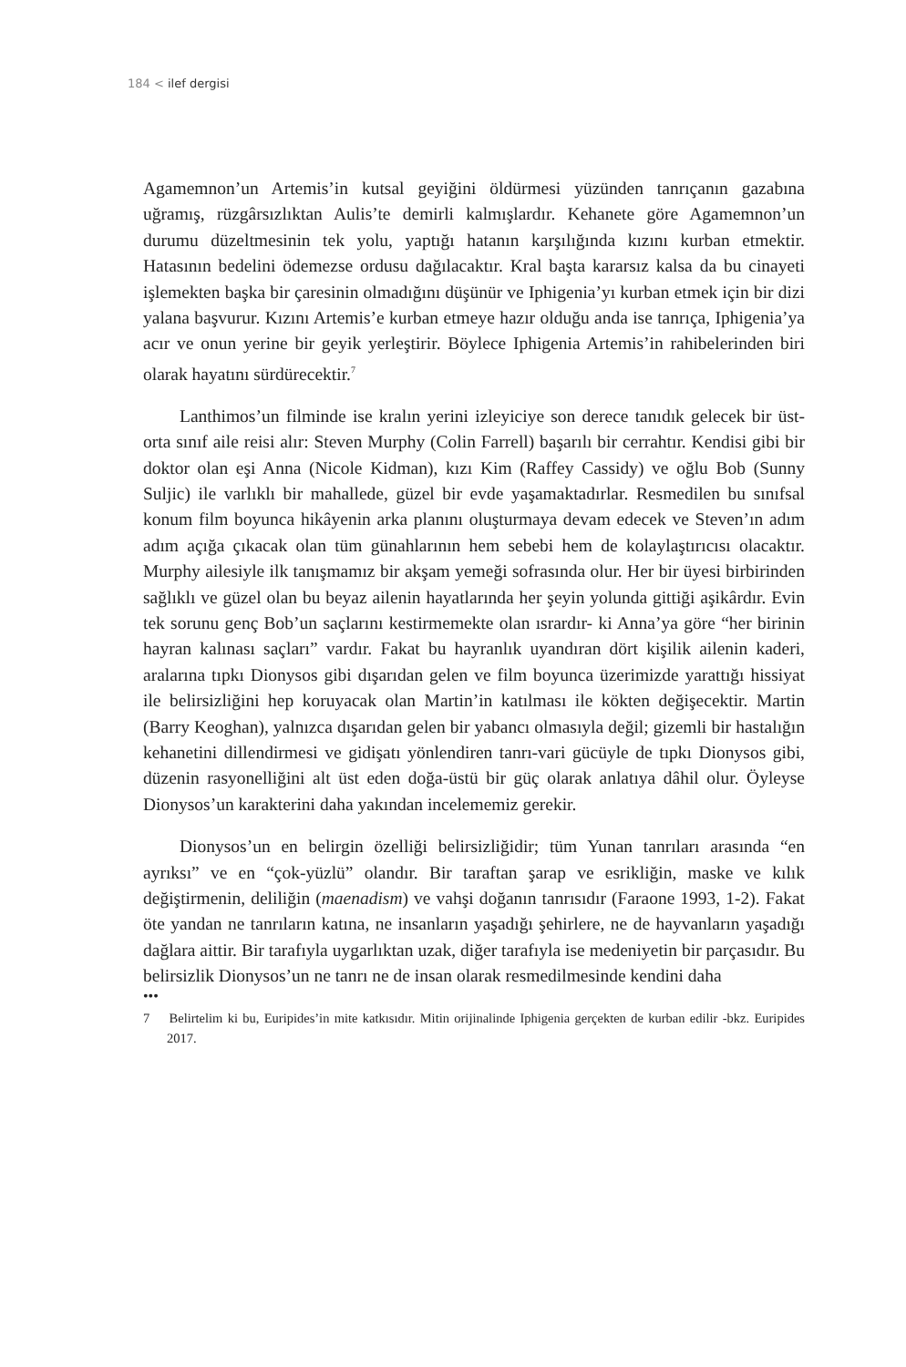184 < ilef dergisi
Agamemnon’un Artemis’in kutsal geyiğini öldürmesi yüzünden tanrıçanın gazabına uğramış, rüzgârsızlıktan Aulis’te demirli kalmışlardır. Kehanete göre Agamemnon’un durumu düzeltmesinin tek yolu, yaptığı hatanın karşılığında kızını kurban etmektir. Hatasının bedelini ödemezse ordusu dağılacaktır. Kral başta kararsız kalsa da bu cinayeti işlemekten başka bir çaresinin olmadığını düşünür ve Iphigenia’yı kurban etmek için bir dizi yalana başvurur. Kızını Artemis’e kurban etmeye hazır olduğu anda ise tanrıça, Iphigenia’ya acır ve onun yerine bir geyik yerleştirir. Böylece Iphigenia Artemis’in rahibelerinden biri olarak hayatını sürdürecektir.<sup>7</sup>
Lanthimos’un filminde ise kralın yerini izleyiciye son derece tanıdık gelecek bir üst-orta sınıf aile reisi alır: Steven Murphy (Colin Farrell) başarılı bir cerrahtır. Kendisi gibi bir doktor olan eşi Anna (Nicole Kidman), kızı Kim (Raffey Cassidy) ve oğlu Bob (Sunny Suljic) ile varlıklı bir mahallede, güzel bir evde yaşamaktadırlar. Resmedilen bu sınıfsal konum film boyunca hikâyenin arka planını oluşturmaya devam edecek ve Steven’ın adım adım açığa çıkacak olan tüm günahlarının hem sebebi hem de kolaylaştırıcısı olacaktır. Murphy ailesiyle ilk tanışmamız bir akşam yemeği sofrasında olur. Her bir üyesi birbirinden sağlıklı ve güzel olan bu beyaz ailenin hayatlarında her şeyin yolunda gittiği aşikârdır. Evin tek sorunu genç Bob’un saçlarını kestirmemekte olan ısrardır- ki Anna’ya göre “her birinin hayran kalınası saçları” vardır. Fakat bu hayranlık uyandıran dört kişilik ailenin kaderi, aralarına tıpkı Dionysos gibi dışarıdan gelen ve film boyunca üzerimizde yarattığı hissiyat ile belirsizliğini hep koruyacak olan Martin’in katılması ile kökten değişecektir. Martin (Barry Keoghan), yalnızca dışarıdan gelen bir yabancı olmasıyla değil; gizemli bir hastalığın kehanetini dillendirmesi ve gidişatı yönlendiren tanrı-vari gücüyle de tıpkı Dionysos gibi, düzenin rasyonelliğini alt üst eden doğa-üstü bir güç olarak anlatıya dâhil olur. Öyleyse Dionysos’un karakterini daha yakından incelememiz gerekir.
Dionysos’un en belirgin özelliği belirsizliğidir; tüm Yunan tanrıları arasında “en ayrıksı” ve en “çok-yüzlü” olandır. Bir taraftan şarap ve esrikliğin, maske ve kılık değiştirmenin, deliliğin (maenadism) ve vahşi doğanın tanrısıdır (Faraone 1993, 1-2). Fakat öte yandan ne tanrıların katına, ne insanların yaşadığı şehirlere, ne de hayvanların yaşadığı dağlara aittir. Bir tarafıyla uygarlıktan uzak, diğer tarafıyla ise medeniyetin bir parçasıdır. Bu belirsizlik Dionysos’un ne tanrı ne de insan olarak resmedilmesinde kendini daha
•••
7 Belirtelim ki bu, Euripides’in mite katkısıdır. Mitin orijinalinde Iphigenia gerçekten de kurban edilir -bkz. Euripides 2017.